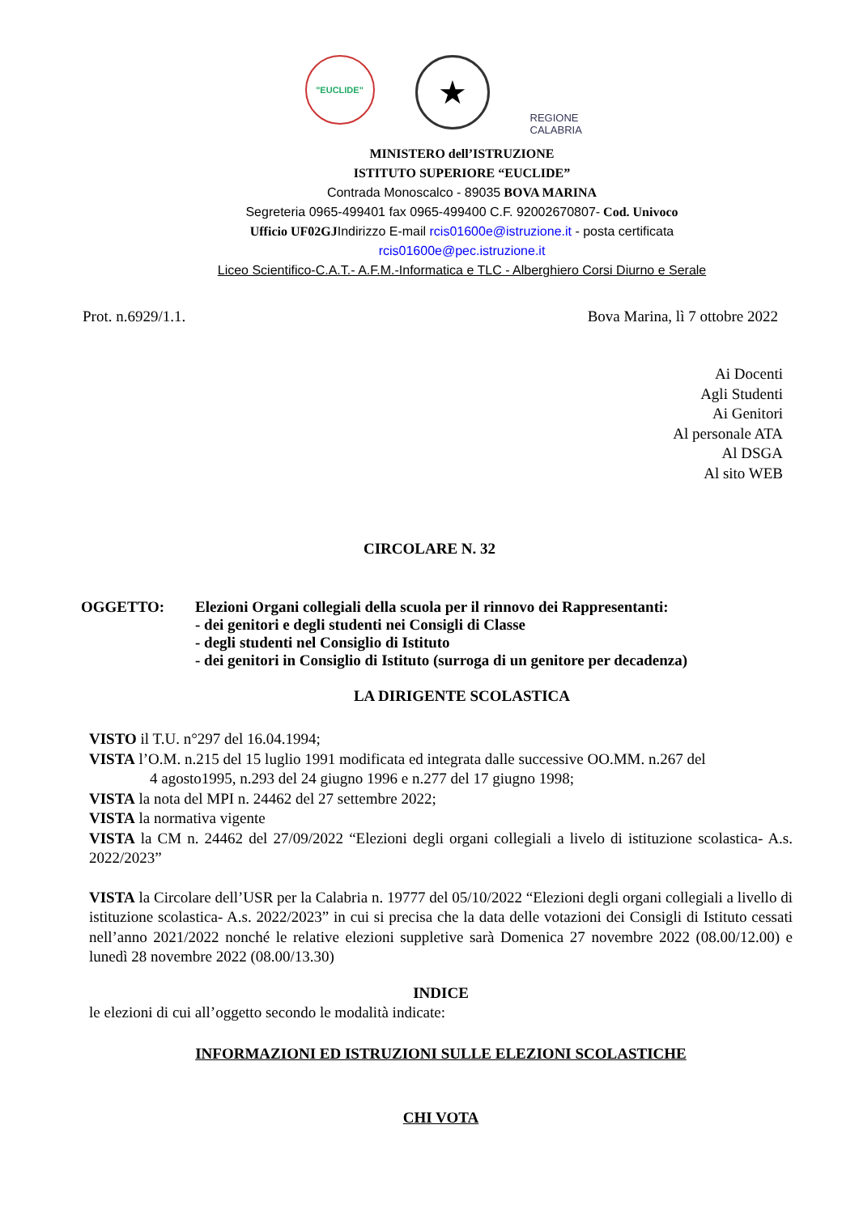"EUCLIDE"
★
REGIONE CALABRIA
MINISTERO dell’ISTRUZIONE
ISTITUTO SUPERIORE “EUCLIDE”
Contrada Monoscalco - 89035 BOVA MARINA
Segreteria 0965-499401 fax 0965-499400 C.F. 92002670807- Cod. Univoco
Ufficio UF02GJ Indirizzo E-mail rcis01600e@istruzione.it - posta certificata
rcis01600e@pec.istruzione.it
Liceo Scientifico-C.A.T.- A.F.M.-Informatica e TLC - Alberghiero Corsi Diurno e Serale
Prot. n.6929/1.1. Bova Marina, lì 7 ottobre 2022
Ai Docenti
Agli Studenti
Ai Genitori
Al personale ATA
Al DSGA
Al sito WEB
CIRCOLARE N. 32
OGGETTO: Elezioni Organi collegiali della scuola per il rinnovo dei Rappresentanti:
- dei genitori e degli studenti nei Consigli di Classe
- degli studenti nel Consiglio di Istituto
- dei genitori in Consiglio di Istituto (surroga di un genitore per decadenza)
LA DIRIGENTE SCOLASTICA
VISTO il T.U. n°297 del 16.04.1994;
VISTA l’O.M. n.215 del 15 luglio 1991 modificata ed integrata dalle successive OO.MM. n.267 del
4 agosto1995, n.293 del 24 giugno 1996 e n.277 del 17 giugno 1998;
VISTA la nota del MPI n. 24462 del 27 settembre 2022;
VISTA la normativa vigente
VISTA la CM n. 24462 del 27/09/2022 “Elezioni degli organi collegiali a livelo di istituzione scolastica- A.s. 2022/2023”
VISTA la Circolare dell’USR per la Calabria n. 19777 del 05/10/2022 “Elezioni degli organi collegiali a livello di istituzione scolastica- A.s. 2022/2023” in cui si precisa che la data delle votazioni dei Consigli di Istituto cessati nell’anno 2021/2022 nonché le relative elezioni suppletive sarà Domenica 27 novembre 2022 (08.00/12.00) e lunedì 28 novembre 2022 (08.00/13.30)
INDICE
le elezioni di cui all’oggetto secondo le modalità indicate:
INFORMAZIONI ED ISTRUZIONI SULLE ELEZIONI SCOLASTICHE
CHI VOTA